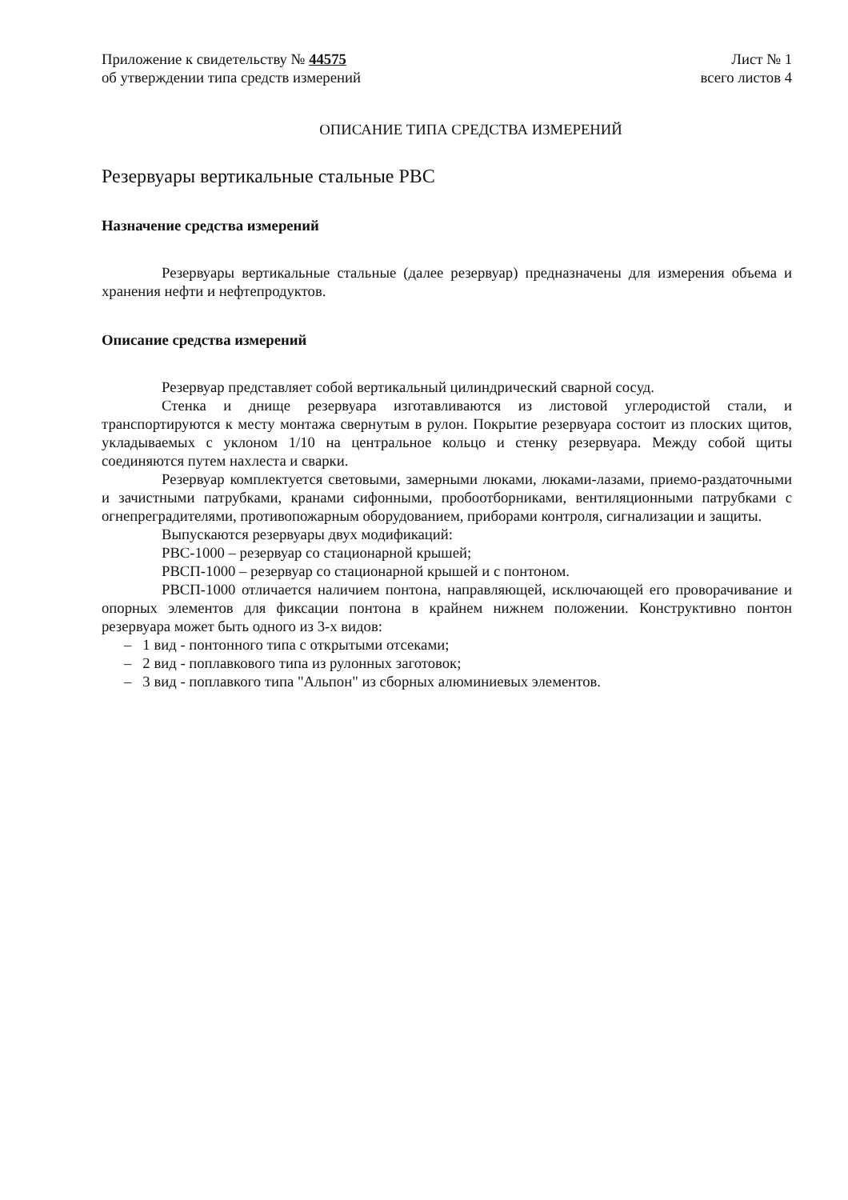Приложение к свидетельству № 44575
об утверждении типа средств измерений
Лист № 1
всего листов 4
ОПИСАНИЕ ТИПА СРЕДСТВА ИЗМЕРЕНИЙ
Резервуары вертикальные стальные РВС
Назначение средства измерений
Резервуары вертикальные стальные (далее резервуар) предназначены для измерения объема и хранения нефти и нефтепродуктов.
Описание средства измерений
Резервуар представляет собой вертикальный цилиндрический сварной сосуд.
Стенка и днище резервуара изготавливаются из листовой углеродистой стали, и транспортируются к месту монтажа свернутым в рулон. Покрытие резервуара состоит из плоских щитов, укладываемых с уклоном 1/10 на центральное кольцо и стенку резервуара. Между собой щиты соединяются путем нахлеста и сварки.
Резервуар комплектуется световыми, замерными люками, люками-лазами, приемо-раздаточными и зачистными патрубками, кранами сифонными, пробоотборниками, вентиляционными патрубками с огнепреградителями, противопожарным оборудованием, приборами контроля, сигнализации и защиты.
Выпускаются резервуары двух модификаций:
РВС-1000 – резервуар со стационарной крышей;
РВСП-1000 – резервуар со стационарной крышей и с понтоном.
РВСП-1000 отличается наличием понтона, направляющей, исключающей его проворачивание и опорных элементов для фиксации понтона в крайнем нижнем положении. Конструктивно понтон резервуара может быть одного из 3-х видов:
– 1 вид - понтонного типа с открытыми отсеками;
– 2 вид - поплавкового типа из рулонных заготовок;
– 3 вид - поплавкого типа "Альпон" из сборных алюминиевых элементов.